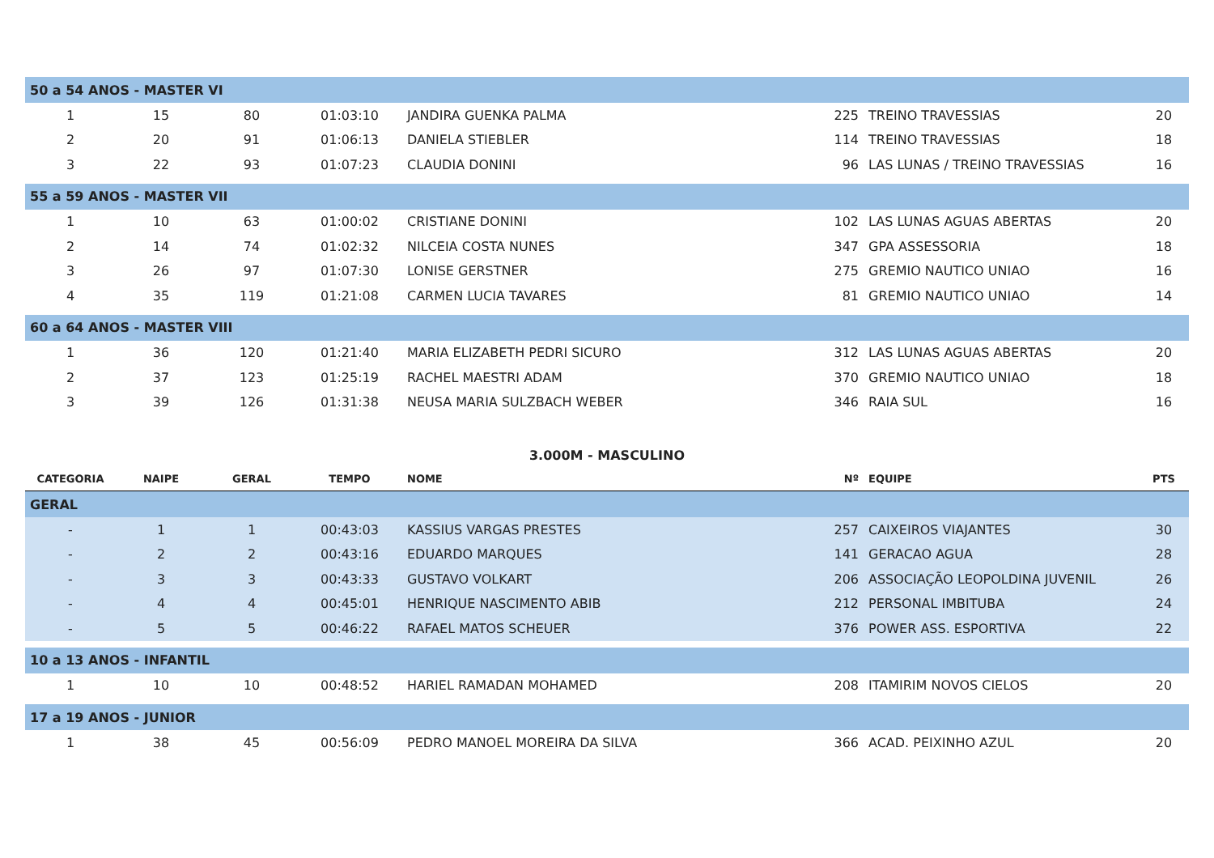| 50 a 54 ANOS - MASTER VI | | | | | | | |
| 1 | 15 | 80 | 01:03:10 | JANDIRA GUENKA PALMA | 225 | TREINO TRAVESSIAS | 20 |
| 2 | 20 | 91 | 01:06:13 | DANIELA STIEBLER | 114 | TREINO TRAVESSIAS | 18 |
| 3 | 22 | 93 | 01:07:23 | CLAUDIA DONINI | 96 | LAS LUNAS / TREINO TRAVESSIAS | 16 |
| 55 a 59 ANOS - MASTER VII | | | | | | | |
| 1 | 10 | 63 | 01:00:02 | CRISTIANE DONINI | 102 | LAS LUNAS AGUAS ABERTAS | 20 |
| 2 | 14 | 74 | 01:02:32 | NILCEIA COSTA NUNES | 347 | GPA ASSESSORIA | 18 |
| 3 | 26 | 97 | 01:07:30 | LONISE GERSTNER | 275 | GREMIO NAUTICO UNIAO | 16 |
| 4 | 35 | 119 | 01:21:08 | CARMEN LUCIA TAVARES | 81 | GREMIO NAUTICO UNIAO | 14 |
| 60 a 64 ANOS - MASTER VIII | | | | | | | |
| 1 | 36 | 120 | 01:21:40 | MARIA ELIZABETH PEDRI SICURO | 312 | LAS LUNAS AGUAS ABERTAS | 20 |
| 2 | 37 | 123 | 01:25:19 | RACHEL MAESTRI ADAM | 370 | GREMIO NAUTICO UNIAO | 18 |
| 3 | 39 | 126 | 01:31:38 | NEUSA MARIA SULZBACH WEBER | 346 | RAIA SUL | 16 |
| 3.000M - MASCULINO | | | | | | | |
| CATEGORIA | NAIPE | GERAL | TEMPO | NOME | Nº | EQUIPE | PTS |
| GERAL | | | | | | | |
| - | 1 | 1 | 00:43:03 | KASSIUS VARGAS PRESTES | 257 | CAIXEIROS VIAJANTES | 30 |
| - | 2 | 2 | 00:43:16 | EDUARDO MARQUES | 141 | GERACAO AGUA | 28 |
| - | 3 | 3 | 00:43:33 | GUSTAVO VOLKART | 206 | ASSOCIAÇÃO LEOPOLDINA JUVENIL | 26 |
| - | 4 | 4 | 00:45:01 | HENRIQUE NASCIMENTO ABIB | 212 | PERSONAL IMBITUBA | 24 |
| - | 5 | 5 | 00:46:22 | RAFAEL MATOS SCHEUER | 376 | POWER ASS. ESPORTIVA | 22 |
| 10 a 13 ANOS - INFANTIL | | | | | | | |
| 1 | 10 | 10 | 00:48:52 | HARIEL RAMADAN MOHAMED | 208 | ITAMIRIM NOVOS CIELOS | 20 |
| 17 a 19 ANOS - JUNIOR | | | | | | | |
| 1 | 38 | 45 | 00:56:09 | PEDRO MANOEL MOREIRA DA SILVA | 366 | ACAD. PEIXINHO AZUL | 20 |